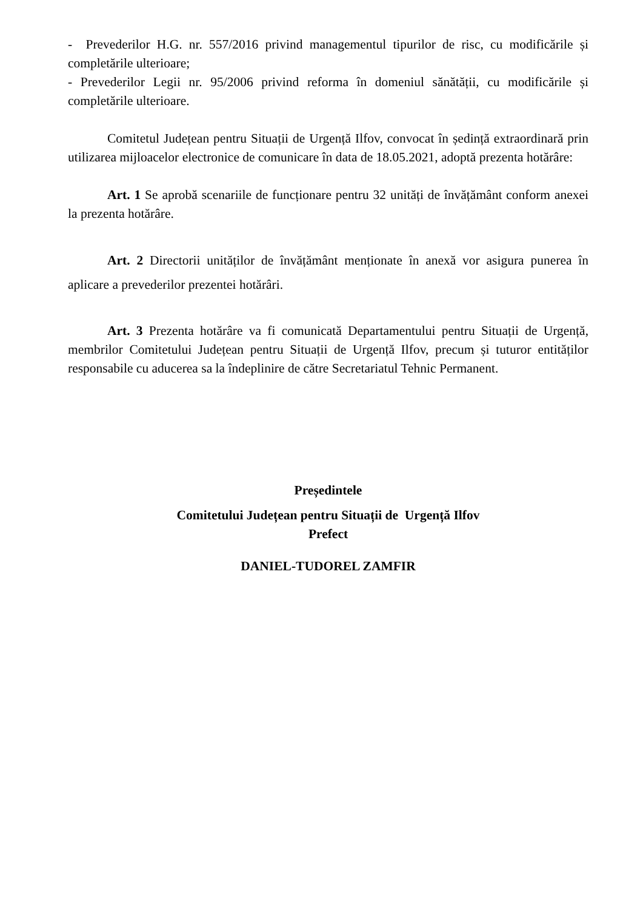- Prevederilor H.G. nr. 557/2016 privind managementul tipurilor de risc, cu modificările și completările ulterioare;
- Prevederilor Legii nr. 95/2006 privind reforma în domeniul sănătății, cu modificările și completările ulterioare.
Comitetul Județean pentru Situații de Urgență Ilfov, convocat în ședință extraordinară prin utilizarea mijloacelor electronice de comunicare în data de 18.05.2021, adoptă prezenta hotărâre:
Art. 1 Se aprobă scenariile de funcționare pentru 32 unități de învățământ conform anexei la prezenta hotărâre.
Art. 2 Directorii unităților de învățământ menționate în anexă vor asigura punerea în aplicare a prevederilor prezentei hotărâri.
Art. 3 Prezenta hotărâre va fi comunicată Departamentului pentru Situații de Urgență, membrilor Comitetului Județean pentru Situații de Urgență Ilfov, precum și tuturor entităților responsabile cu aducerea sa la îndeplinire de către Secretariatul Tehnic Permanent.
Președintele
Comitetului Județean pentru Situații de Urgență Ilfov
Prefect
DANIEL-TUDOREL ZAMFIR